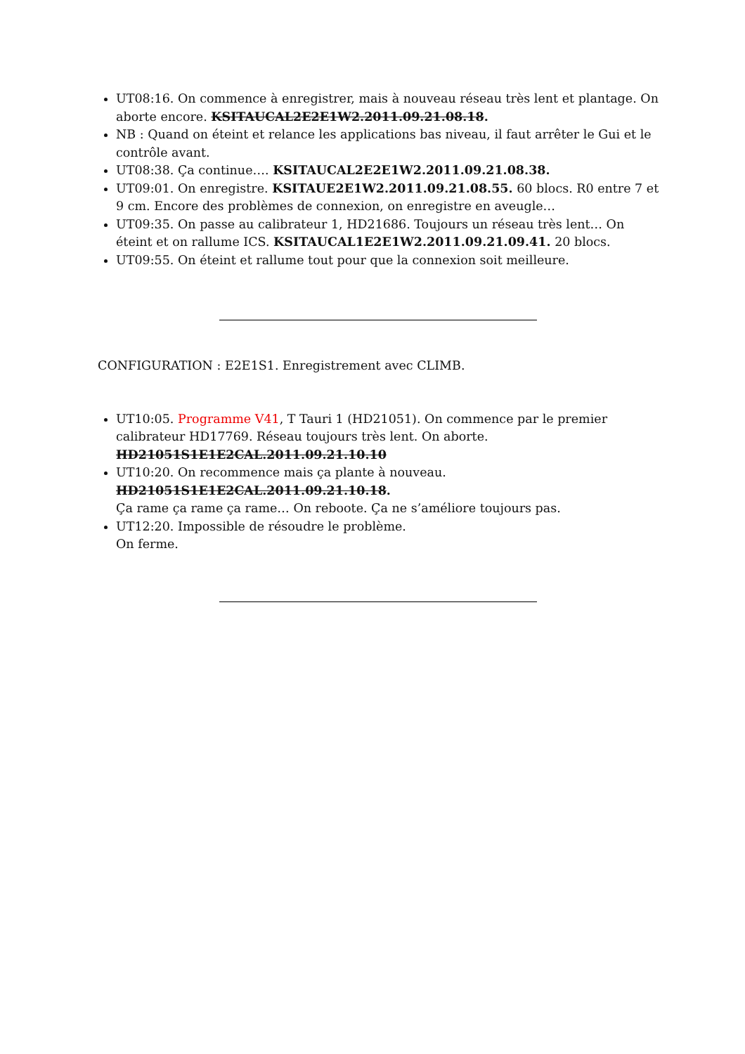UT08:16. On commence à enregistrer, mais à nouveau réseau très lent et plantage. On aborte encore. KSITAUCAL2E2E1W2.2011.09.21.08.18.
NB : Quand on éteint et relance les applications bas niveau, il faut arrêter le Gui et le contrôle avant.
UT08:38. Ça continue…. KSITAUCAL2E2E1W2.2011.09.21.08.38.
UT09:01. On enregistre. KSITAUE2E1W2.2011.09.21.08.55. 60 blocs. R0 entre 7 et 9 cm. Encore des problèmes de connexion, on enregistre en aveugle…
UT09:35. On passe au calibrateur 1, HD21686. Toujours un réseau très lent… On éteint et on rallume ICS. KSITAUCAL1E2E1W2.2011.09.21.09.41. 20 blocs.
UT09:55. On éteint et rallume tout pour que la connexion soit meilleure.
CONFIGURATION : E2E1S1. Enregistrement avec CLIMB.
UT10:05. Programme V41, T Tauri 1 (HD21051). On commence par le premier calibrateur HD17769. Réseau toujours très lent. On aborte.
HD21051S1E1E2CAL.2011.09.21.10.10
UT10:20. On recommence mais ça plante à nouveau.
HD21051S1E1E2CAL.2011.09.21.10.18.
Ça rame ça rame ça rame… On reboote. Ça ne s’améliore toujours pas.
UT12:20. Impossible de résoudre le problème.
On ferme.